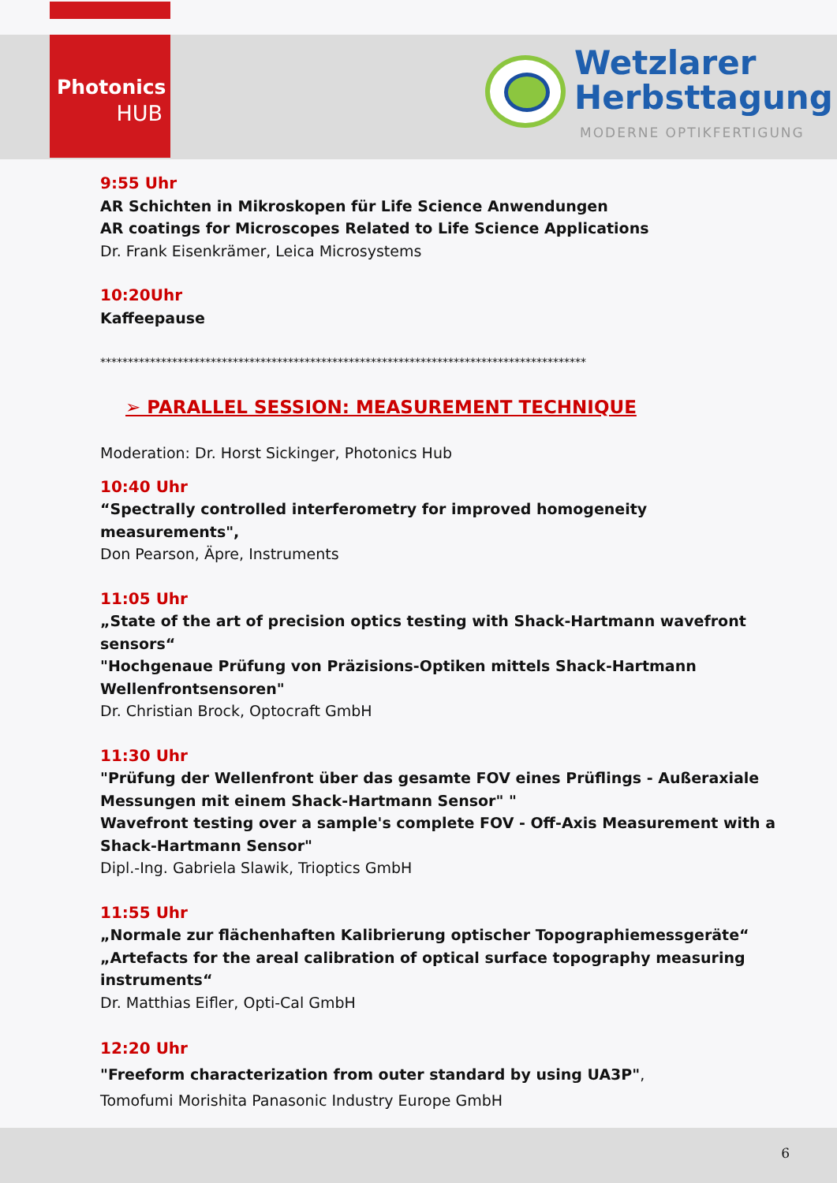Photonics
HUB
Wetzlarer
Herbsttagung
MODERNE OPTIKFERTIGUNG
9:55 Uhr
AR Schichten in Mikroskopen für Life Science Anwendungen
AR coatings for Microscopes Related to Life Science Applications
Dr. Frank Eisenkrämer, Leica Microsystems
10:20Uhr
Kaffeepause
****************************************************************************************
➢ PARALLEL SESSION: MEASUREMENT TECHNIQUE
Moderation: Dr. Horst Sickinger, Photonics Hub
10:40 Uhr
“Spectrally controlled interferometry for improved homogeneity measurements",
Don Pearson, Äpre, Instruments
11:05 Uhr
„State of the art of precision optics testing with Shack-Hartmann wavefront sensors“
"Hochgenaue Prüfung von Präzisions-Optiken mittels Shack-Hartmann Wellenfrontsensoren"
Dr. Christian Brock, Optocraft GmbH
11:30 Uhr
"Prüfung der Wellenfront über das gesamte FOV eines Prüflings - Außeraxiale Messungen mit einem Shack-Hartmann Sensor" "
Wavefront testing over a sample's complete FOV - Off-Axis Measurement with a Shack-Hartmann Sensor"
Dipl.-Ing. Gabriela Slawik, Trioptics GmbH
11:55 Uhr
„Normale zur flächenhaften Kalibrierung optischer Topographiemessgeräte“
„Artefacts for the areal calibration of optical surface topography measuring instruments“
Dr. Matthias Eifler, Opti-Cal GmbH
12:20 Uhr
"Freeform characterization from outer standard by using UA3P",
Tomofumi Morishita Panasonic Industry Europe GmbH
6